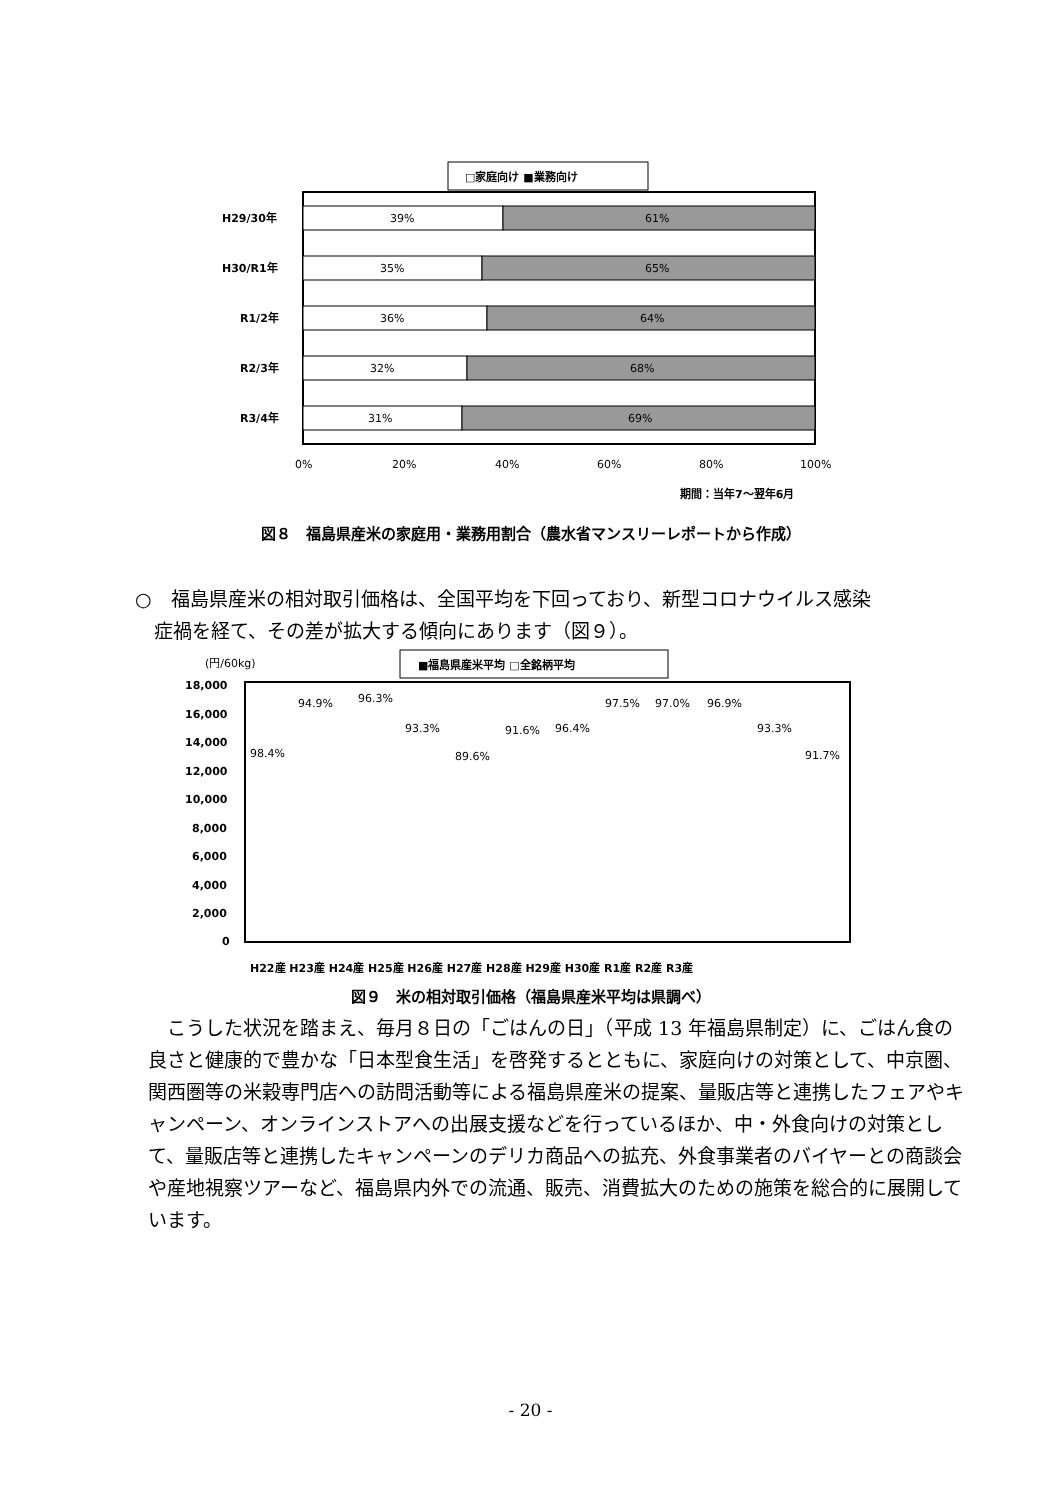□家庭向け ■業務向け
H29/30年
H30/R1年
R1/2年
R2/3年
R3/4年
39%
61%
35%
65%
36%
64%
32%
68%
31%
69%
0%
20%
40%
60%
80%
100%
期間：当年7～翌年6月
図８　福島県産米の家庭用・業務用割合（農水省マンスリーレポートから作成）
○　福島県産米の相対取引価格は、全国平均を下回っており、新型コロナウイルス感染
　症禍を経て、その差が拡大する傾向にあります（図９）。
(円/60kg)
■福島県産米平均 □全銘柄平均
18,000
16,000
14,000
12,000
10,000
8,000
6,000
4,000
2,000
0
H22産 H23産 H24産 H25産 H26産 H27産 H28産 H29産 H30産 R1産 R2産 R3産
98.4%
94.9%
96.3%
93.3%
89.6%
91.6%
96.4%
97.5%
97.0%
96.9%
93.3%
91.7%
図９　米の相対取引価格（福島県産米平均は県調べ）
　こうした状況を踏まえ、毎月８日の「ごはんの日」（平成 13 年福島県制定）に、ごはん食の良さと健康的で豊かな「日本型食生活」を啓発するとともに、家庭向けの対策として、中京圏、関西圏等の米穀専門店への訪問活動等による福島県産米の提案、量販店等と連携したフェアやキャンペーン、オンラインストアへの出展支援などを行っているほか、中・外食向けの対策として、量販店等と連携したキャンペーンのデリカ商品への拡充、外食事業者のバイヤーとの商談会や産地視察ツアーなど、福島県内外での流通、販売、消費拡大のための施策を総合的に展開しています。
- 20 -